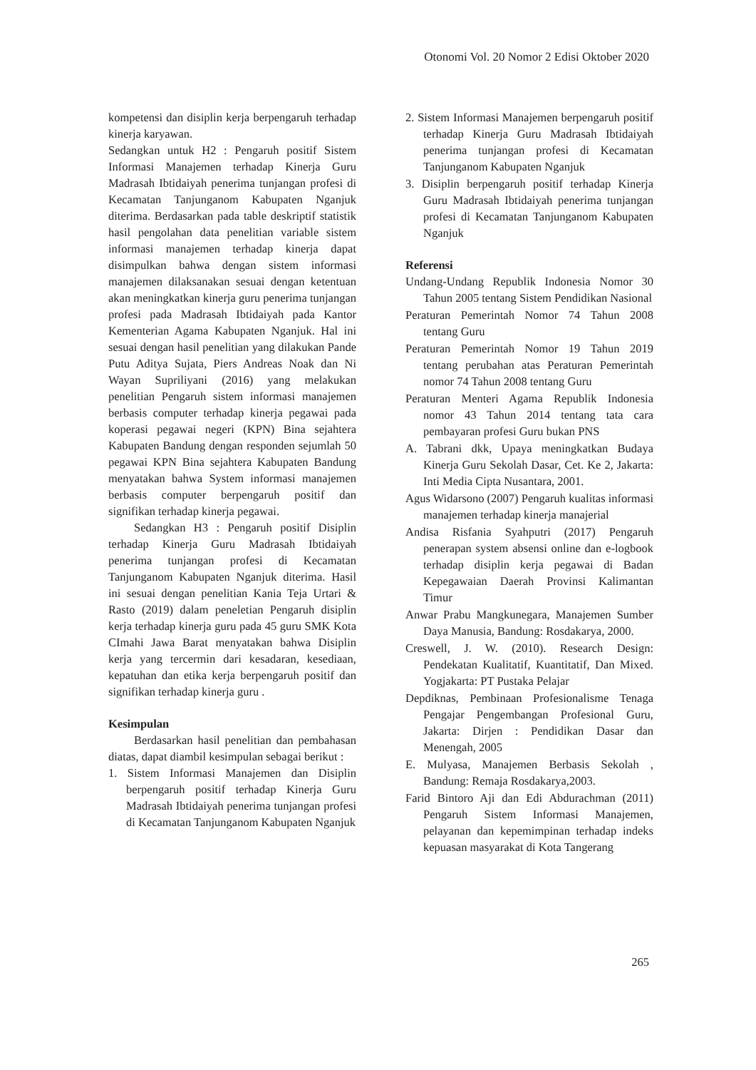Otonomi Vol. 20 Nomor 2 Edisi Oktober 2020
kompetensi dan disiplin kerja berpengaruh terhadap kinerja karyawan.
Sedangkan untuk H2 : Pengaruh positif Sistem Informasi Manajemen terhadap Kinerja Guru Madrasah Ibtidaiyah penerima tunjangan profesi di Kecamatan Tanjunganom Kabupaten Nganjuk diterima. Berdasarkan pada table deskriptif statistik hasil pengolahan data penelitian variable sistem informasi manajemen terhadap kinerja dapat disimpulkan bahwa dengan sistem informasi manajemen dilaksanakan sesuai dengan ketentuan akan meningkatkan kinerja guru penerima tunjangan profesi pada Madrasah Ibtidaiyah pada Kantor Kementerian Agama Kabupaten Nganjuk. Hal ini sesuai dengan hasil penelitian yang dilakukan Pande Putu Aditya Sujata, Piers Andreas Noak dan Ni Wayan Supriliyani (2016) yang melakukan penelitian Pengaruh sistem informasi manajemen berbasis computer terhadap kinerja pegawai pada koperasi pegawai negeri (KPN) Bina sejahtera Kabupaten Bandung dengan responden sejumlah 50 pegawai KPN Bina sejahtera Kabupaten Bandung menyatakan bahwa System informasi manajemen berbasis computer berpengaruh positif dan signifikan terhadap kinerja pegawai.
Sedangkan H3 : Pengaruh positif Disiplin terhadap Kinerja Guru Madrasah Ibtidaiyah penerima tunjangan profesi di Kecamatan Tanjunganom Kabupaten Nganjuk diterima. Hasil ini sesuai dengan penelitian Kania Teja Urtari & Rasto (2019) dalam peneletian Pengaruh disiplin kerja terhadap kinerja guru pada 45 guru SMK Kota CImahi Jawa Barat menyatakan bahwa Disiplin kerja yang tercermin dari kesadaran, kesediaan, kepatuhan dan etika kerja berpengaruh positif dan signifikan terhadap kinerja guru .
Kesimpulan
Berdasarkan hasil penelitian dan pembahasan diatas, dapat diambil kesimpulan sebagai berikut :
1. Sistem Informasi Manajemen dan Disiplin berpengaruh positif terhadap Kinerja Guru Madrasah Ibtidaiyah penerima tunjangan profesi di Kecamatan Tanjunganom Kabupaten Nganjuk
2. Sistem Informasi Manajemen berpengaruh positif terhadap Kinerja Guru Madrasah Ibtidaiyah penerima tunjangan profesi di Kecamatan Tanjunganom Kabupaten Nganjuk
3. Disiplin berpengaruh positif terhadap Kinerja Guru Madrasah Ibtidaiyah penerima tunjangan profesi di Kecamatan Tanjunganom Kabupaten Nganjuk
Referensi
Undang-Undang Republik Indonesia Nomor 30 Tahun 2005 tentang Sistem Pendidikan Nasional
Peraturan Pemerintah Nomor 74 Tahun 2008 tentang Guru
Peraturan Pemerintah Nomor 19 Tahun 2019 tentang perubahan atas Peraturan Pemerintah nomor 74 Tahun 2008 tentang Guru
Peraturan Menteri Agama Republik Indonesia nomor 43 Tahun 2014 tentang tata cara pembayaran profesi Guru bukan PNS
A. Tabrani dkk, Upaya meningkatkan Budaya Kinerja Guru Sekolah Dasar, Cet. Ke 2, Jakarta: Inti Media Cipta Nusantara, 2001.
Agus Widarsono (2007) Pengaruh kualitas informasi manajemen terhadap kinerja manajerial
Andisa Risfania Syahputri (2017) Pengaruh penerapan system absensi online dan e-logbook terhadap disiplin kerja pegawai di Badan Kepegawaian Daerah Provinsi Kalimantan Timur
Anwar Prabu Mangkunegara, Manajemen Sumber Daya Manusia, Bandung: Rosdakarya, 2000.
Creswell, J. W. (2010). Research Design: Pendekatan Kualitatif, Kuantitatif, Dan Mixed. Yogjakarta: PT Pustaka Pelajar
Depdiknas, Pembinaan Profesionalisme Tenaga Pengajar Pengembangan Profesional Guru, Jakarta: Dirjen : Pendidikan Dasar dan Menengah, 2005
E. Mulyasa, Manajemen Berbasis Sekolah , Bandung: Remaja Rosdakarya,2003.
Farid Bintoro Aji dan Edi Abdurachman (2011) Pengaruh Sistem Informasi Manajemen, pelayanan dan kepemimpinan terhadap indeks kepuasan masyarakat di Kota Tangerang
265